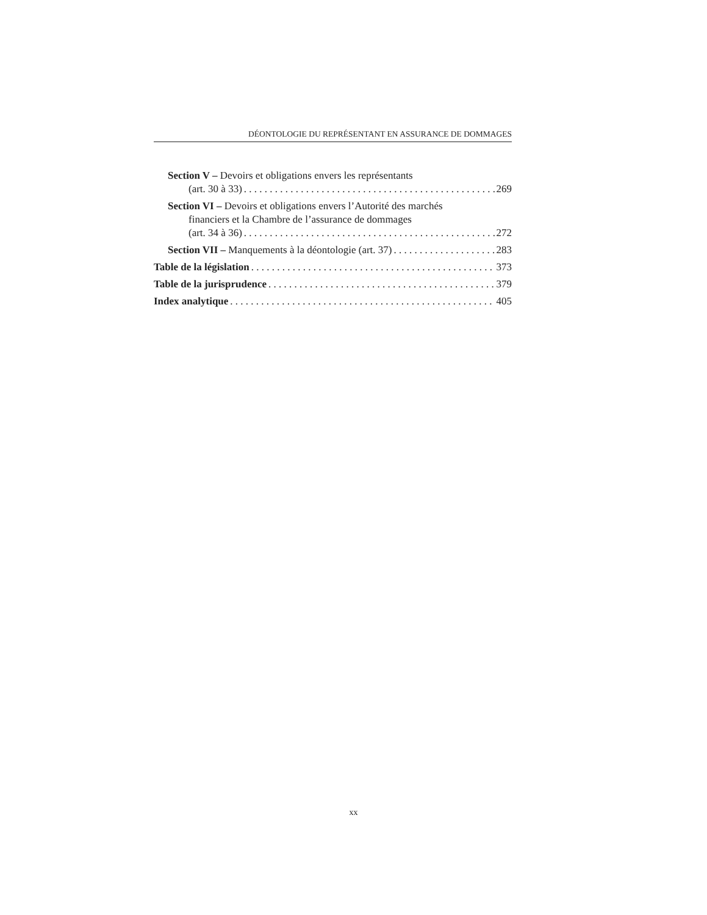DÉONTOLOGIE DU REPRÉSENTANT EN ASSURANCE DE DOMMAGES
Section V – Devoirs et obligations envers les représentants
(art. 30 à 33) 269
Section VI – Devoirs et obligations envers l’Autorité des marchés
financiers et la Chambre de l’assurance de dommages
(art. 34 à 36) 272
Section VII – Manquements à la déontologie (art. 37) 283
Table de la législation 373
Table de la jurisprudence 379
Index analytique 405
xx